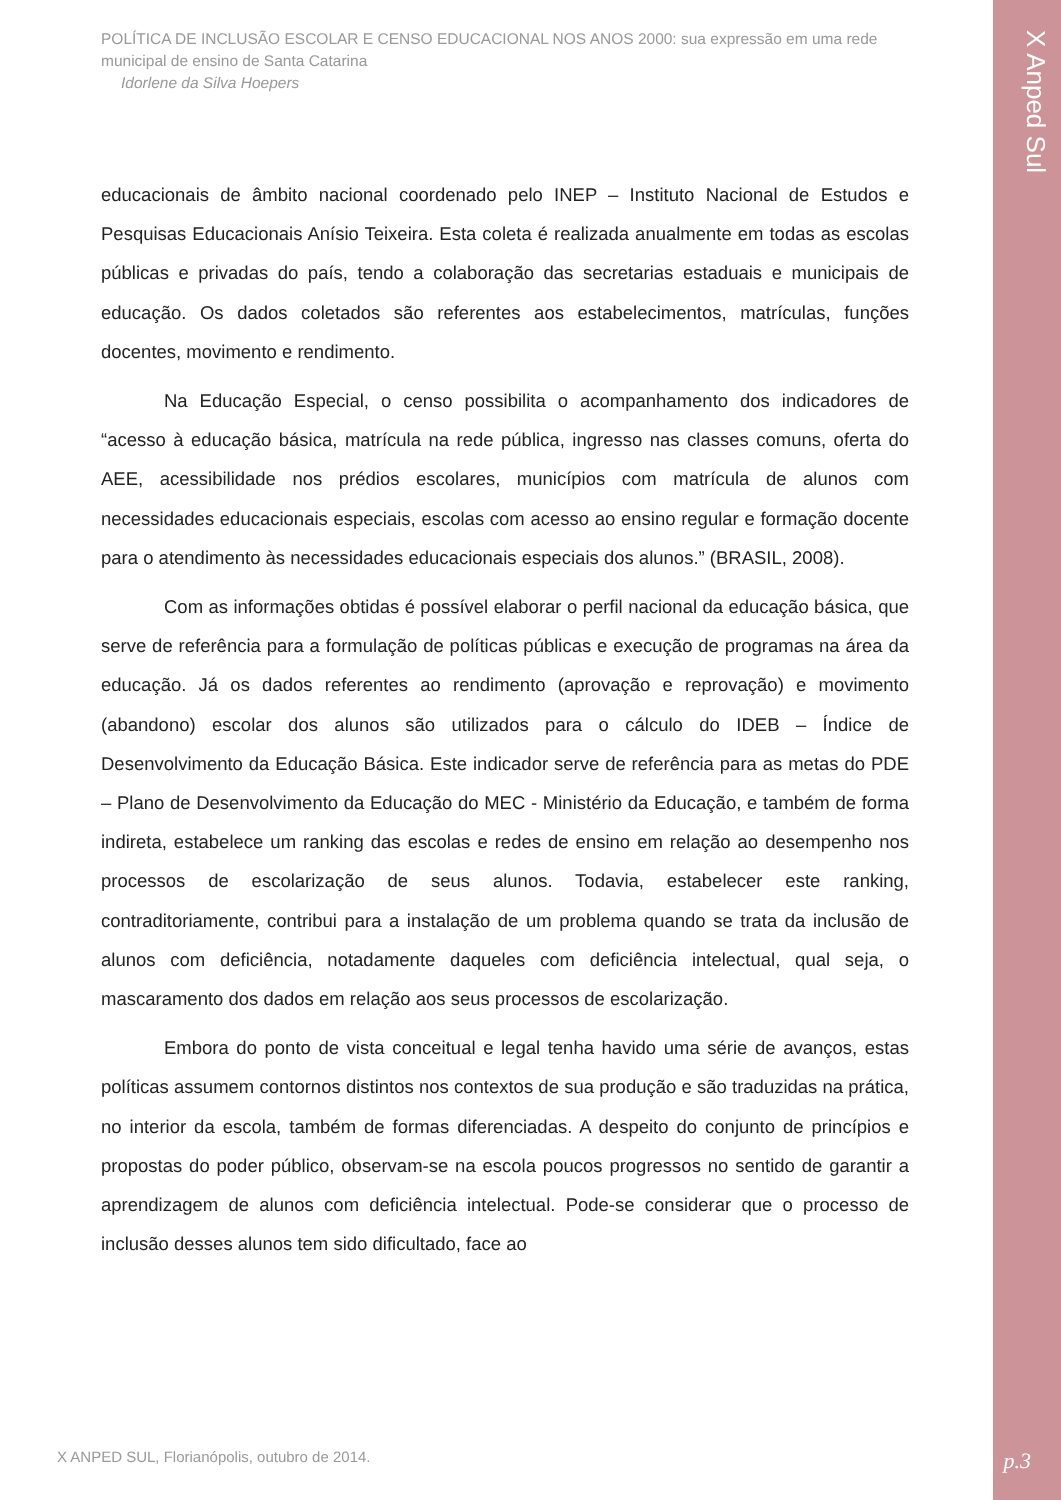POLÍTICA DE INCLUSÃO ESCOLAR E CENSO EDUCACIONAL NOS ANOS 2000: sua expressão em uma rede municipal de ensino de Santa Catarina
Idorlene da Silva Hoepers
educacionais de âmbito nacional coordenado pelo INEP – Instituto Nacional de Estudos e Pesquisas Educacionais Anísio Teixeira. Esta coleta é realizada anualmente em todas as escolas públicas e privadas do país, tendo a colaboração das secretarias estaduais e municipais de educação. Os dados coletados são referentes aos estabelecimentos, matrículas, funções docentes, movimento e rendimento.
Na Educação Especial, o censo possibilita o acompanhamento dos indicadores de “acesso à educação básica, matrícula na rede pública, ingresso nas classes comuns, oferta do AEE, acessibilidade nos prédios escolares, municípios com matrícula de alunos com necessidades educacionais especiais, escolas com acesso ao ensino regular e formação docente para o atendimento às necessidades educacionais especiais dos alunos.” (BRASIL, 2008).
Com as informações obtidas é possível elaborar o perfil nacional da educação básica, que serve de referência para a formulação de políticas públicas e execução de programas na área da educação. Já os dados referentes ao rendimento (aprovação e reprovação) e movimento (abandono) escolar dos alunos são utilizados para o cálculo do IDEB – Índice de Desenvolvimento da Educação Básica. Este indicador serve de referência para as metas do PDE – Plano de Desenvolvimento da Educação do MEC - Ministério da Educação, e também de forma indireta, estabelece um ranking das escolas e redes de ensino em relação ao desempenho nos processos de escolarização de seus alunos. Todavia, estabelecer este ranking, contraditoriamente, contribui para a instalação de um problema quando se trata da inclusão de alunos com deficiência, notadamente daqueles com deficiência intelectual, qual seja, o mascaramento dos dados em relação aos seus processos de escolarização.
Embora do ponto de vista conceitual e legal tenha havido uma série de avanços, estas políticas assumem contornos distintos nos contextos de sua produção e são traduzidas na prática, no interior da escola, também de formas diferenciadas. A despeito do conjunto de princípios e propostas do poder público, observam-se na escola poucos progressos no sentido de garantir a aprendizagem de alunos com deficiência intelectual. Pode-se considerar que o processo de inclusão desses alunos tem sido dificultado, face ao
X ANPED SUL, Florianópolis, outubro de 2014.
X Anped Sul
p.3